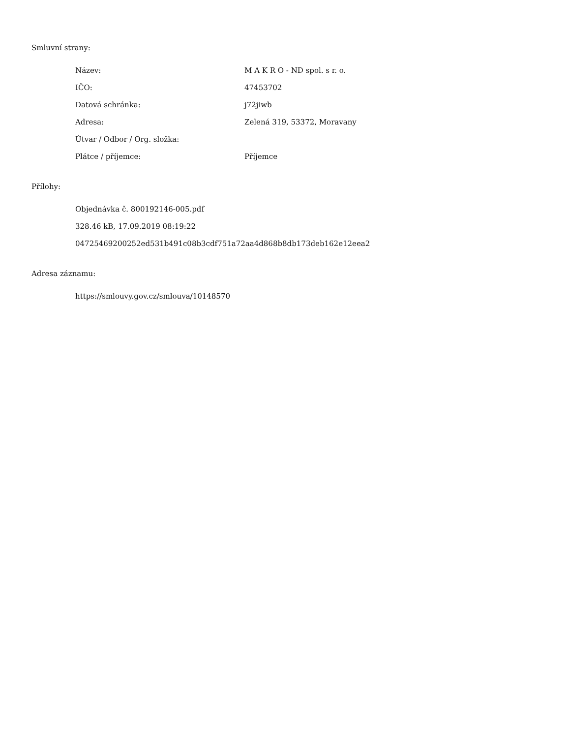Smluvní strany:
| Název: | M A K R O - ND spol. s r. o. |
| IČO: | 47453702 |
| Datová schránka: | j72jiwb |
| Adresa: | Zelená 319, 53372, Moravany |
| Útvar / Odbor / Org. složka: | |
| Plátce / příjemce: | Příjemce |
Přílohy:
Objednávka č. 800192146-005.pdf
328.46 kB, 17.09.2019 08:19:22
04725469200252ed531b491c08b3cdf751a72aa4d868b8db173deb162e12eea2
Adresa záznamu:
https://smlouvy.gov.cz/smlouva/10148570